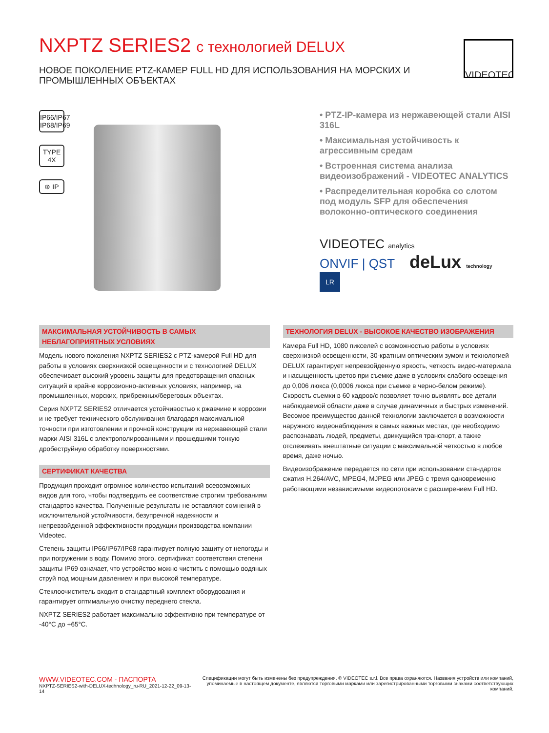VIDEOTEC
NXPTZ SERIES2 с технологией DELUX
НОВОЕ ПОКОЛЕНИЕ PTZ-КАМЕР FULL HD ДЛЯ ИСПОЛЬЗОВАНИЯ НА МОРСКИХ И ПРОМЫШЛЕННЫХ ОБЪЕКТАХ
IP66/IP67 IP68/IP69
TYPE 4X
⊕ IP
• PTZ-IP-камера из нержавеющей стали AISI 316L
• Максимальная устойчивость к агрессивным средам
• Встроенная система анализа видеоизображений - VIDEOTEC ANALYTICS
• Распределительная коробка со слотом под модуль SFP для обеспечения волоконно-оптического соединения
VIDEOTEC analytics
ONVIF | QST deLux technology
LR
МАКСИМАЛЬНАЯ УСТОЙЧИВОСТЬ В САМЫХ НЕБЛАГОПРИЯТНЫХ УСЛОВИЯХ
Модель нового поколения NXPTZ SERIES2 с PTZ-камерой Full HD для работы в условиях сверхнизкой освещенности и с технологией DELUX обеспечивает высокий уровень защиты для предотвращения опасных ситуаций в крайне коррозионно-активных условиях, например, на промышленных, морских, прибрежных/береговых объектах.
Серия NXPTZ SERIES2 отличается устойчивостью к ржавчине и коррозии и не требует технического обслуживания благодаря максимальной точности при изготовлении и прочной конструкции из нержавеющей стали марки AISI 316L с электрополированными и прошедшими тонкую дробеструйную обработку поверхностями.
СЕРТИФИКАТ КАЧЕСТВА
Продукция проходит огромное количество испытаний всевозможных видов для того, чтобы подтвердить ее соответствие строгим требованиям стандартов качества. Полученные результаты не оставляют сомнений в исключительной устойчивости, безупречной надежности и непревзойденной эффективности продукции производства компании Videotec.
Степень защиты IP66/IP67/IP68 гарантирует полную защиту от непогоды и при погружении в воду. Помимо этого, сертификат соответствия степени защиты IP69 означает, что устройство можно чистить с помощью водяных струй под мощным давлением и при высокой температуре.
Стеклоочиститель входит в стандартный комплект оборудования и гарантирует оптимальную очистку переднего стекла.
NXPTZ SERIES2 работает максимально эффективно при температуре от -40°C до +65°C.
ТЕХНОЛОГИЯ DELUX - ВЫСОКОЕ КАЧЕСТВО ИЗОБРАЖЕНИЯ
Камера Full HD, 1080 пикселей с возможностью работы в условиях сверхнизкой освещенности, 30-кратным оптическим зумом и технологией DELUX гарантирует непревзойденную яркость, четкость видео-материала и насыщенность цветов при съемке даже в условиях слабого освещения до 0,006 люкса (0,0006 люкса при съемке в черно-белом режиме). Скорость съемки в 60 кадров/с позволяет точно выявлять все детали наблюдаемой области даже в случае динамичных и быстрых изменений. Весомое преимущество данной технологии заключается в возможности наружного видеонаблюдения в самых важных местах, где необходимо распознавать людей, предметы, движущийся транспорт, а также отслеживать внештатные ситуации с максимальной четкостью в любое время, даже ночью.
Видеоизображение передается по сети при использовании стандартов сжатия H.264/AVC, MPEG4, MJPEG или JPEG с тремя одновременно работающими независимыми видеопотоками с расширением Full HD.
WWW.VIDEOTEC.COM - ПАСПОРТА
NXPTZ-SERIES2-with-DELUX-technology_ru-RU_2021-12-22_09-13-14
Спецификации могут быть изменены без предупреждения. © VIDEOTEC s.r.l. Все права охраняются. Названия устройств или компаний,
упоминаемые в настоящем документе, являются торговыми марками или зарегистрированными торговыми знаками соответствующих компаний.